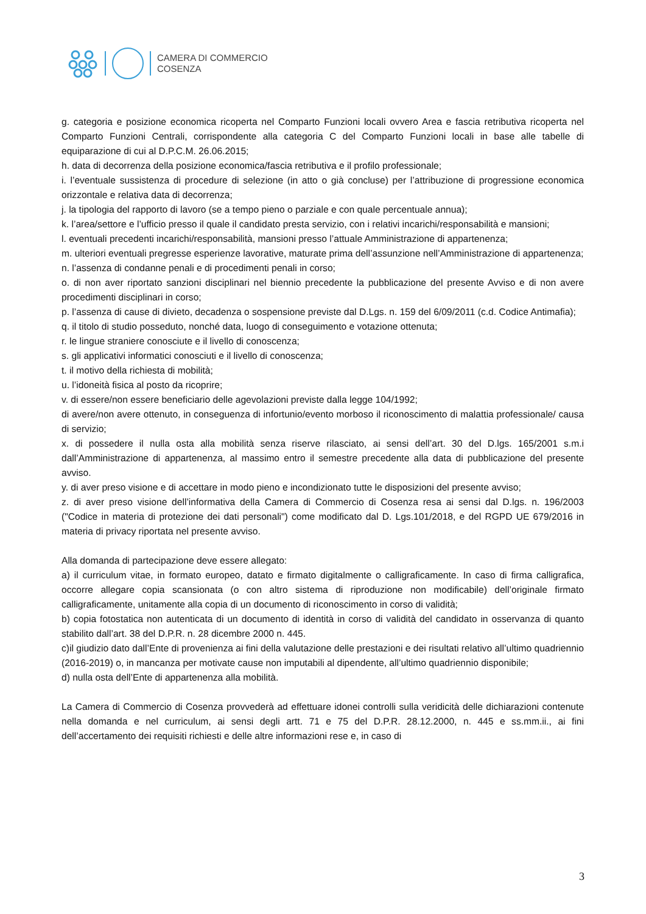CAMERA DI COMMERCIO
COSENZA
g. categoria e posizione economica ricoperta nel Comparto Funzioni locali ovvero Area e fascia retributiva ricoperta nel Comparto Funzioni Centrali, corrispondente alla categoria C del Comparto Funzioni locali in base alle tabelle di equiparazione di cui al D.P.C.M. 26.06.2015;
h. data di decorrenza della posizione economica/fascia retributiva e il profilo professionale;
i. l’eventuale sussistenza di procedure di selezione (in atto o già concluse) per l’attribuzione di progressione economica orizzontale e relativa data di decorrenza;
j. la tipologia del rapporto di lavoro (se a tempo pieno o parziale e con quale percentuale annua);
k. l’area/settore e l’ufficio presso il quale il candidato presta servizio, con i relativi incarichi/responsabilità e mansioni;
l. eventuali precedenti incarichi/responsabilità, mansioni presso l’attuale Amministrazione di appartenenza;
m. ulteriori eventuali pregresse esperienze lavorative, maturate prima dell’assunzione nell’Amministrazione di appartenenza;
n. l’assenza di condanne penali e di procedimenti penali in corso;
o. di non aver riportato sanzioni disciplinari nel biennio precedente la pubblicazione del presente Avviso e di non avere procedimenti disciplinari in corso;
p. l’assenza di cause di divieto, decadenza o sospensione previste dal D.Lgs. n. 159 del 6/09/2011 (c.d. Codice Antimafia);
q. il titolo di studio posseduto, nonché data, luogo di conseguimento e votazione ottenuta;
r. le lingue straniere conosciute e il livello di conoscenza;
s. gli applicativi informatici conosciuti e il livello di conoscenza;
t. il motivo della richiesta di mobilità;
u. l’idoneità fisica al posto da ricoprire;
v. di essere/non essere beneficiario delle agevolazioni previste dalla legge 104/1992;
di avere/non avere ottenuto, in conseguenza di infortunio/evento morboso il riconoscimento di malattia professionale/ causa di servizio;
x. di possedere il nulla osta alla mobilità senza riserve rilasciato, ai sensi dell’art. 30 del D.lgs. 165/2001 s.m.i dall’Amministrazione di appartenenza, al massimo entro il semestre precedente alla data di pubblicazione del presente avviso.
y. di aver preso visione e di accettare in modo pieno e incondizionato tutte le disposizioni del presente avviso;
z. di aver preso visione dell’informativa della Camera di Commercio di Cosenza resa ai sensi dal D.lgs. n. 196/2003 ("Codice in materia di protezione dei dati personali") come modificato dal D. Lgs.101/2018, e del RGPD UE 679/2016 in materia di privacy riportata nel presente avviso.
Alla domanda di partecipazione deve essere allegato:
a) il curriculum vitae, in formato europeo, datato e firmato digitalmente o calligraficamente. In caso di firma calligrafica, occorre allegare copia scansionata (o con altro sistema di riproduzione non modificabile) dell’originale firmato calligraficamente, unitamente alla copia di un documento di riconoscimento in corso di validità;
b) copia fotostatica non autenticata di un documento di identità in corso di validità del candidato in osservanza di quanto stabilito dall’art. 38 del D.P.R. n. 28 dicembre 2000 n. 445.
c)il giudizio dato dall’Ente di provenienza ai fini della valutazione delle prestazioni e dei risultati relativo all’ultimo quadriennio (2016-2019) o, in mancanza per motivate cause non imputabili al dipendente, all’ultimo quadriennio disponibile;
d) nulla osta dell’Ente di appartenenza alla mobilità.
La Camera di Commercio di Cosenza provvederà ad effettuare idonei controlli sulla veridicità delle dichiarazioni contenute nella domanda e nel curriculum, ai sensi degli artt. 71 e 75 del D.P.R. 28.12.2000, n. 445 e ss.mm.ii., ai fini dell’accertamento dei requisiti richiesti e delle altre informazioni rese e, in caso di
3